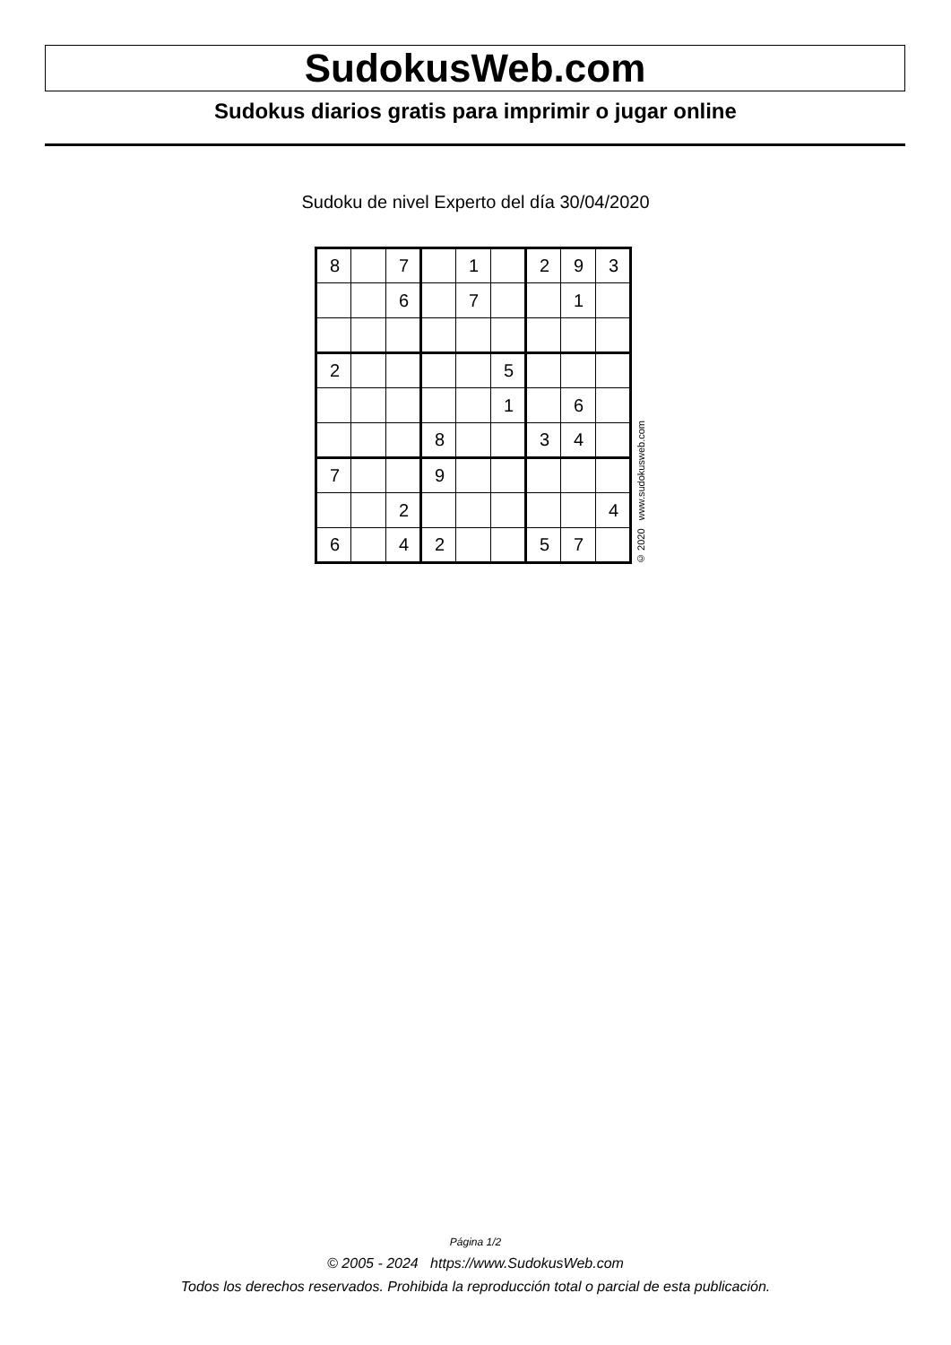SudokusWeb.com
Sudokus diarios gratis para imprimir o jugar online
Sudoku de nivel Experto del día 30/04/2020
| 8 | | 7 | | 1 | | 2 | 9 | 3 |
| | | 6 | | 7 | | | 1 | |
| 2 | | | | | 5 | | | |
| | | | | | 1 | | 6 | |
| | | | 8 | | | 3 | 4 | |
| 7 | | | 9 | | | | | |
| | | 2 | | | | | | 4 |
| 6 | | 4 | 2 | | | 5 | 7 | |
© 2020 www.sudokusweb.com
Página 1/2
© 2005 - 2024 https://www.SudokusWeb.com
Todos los derechos reservados. Prohibida la reproducción total o parcial de esta publicación.